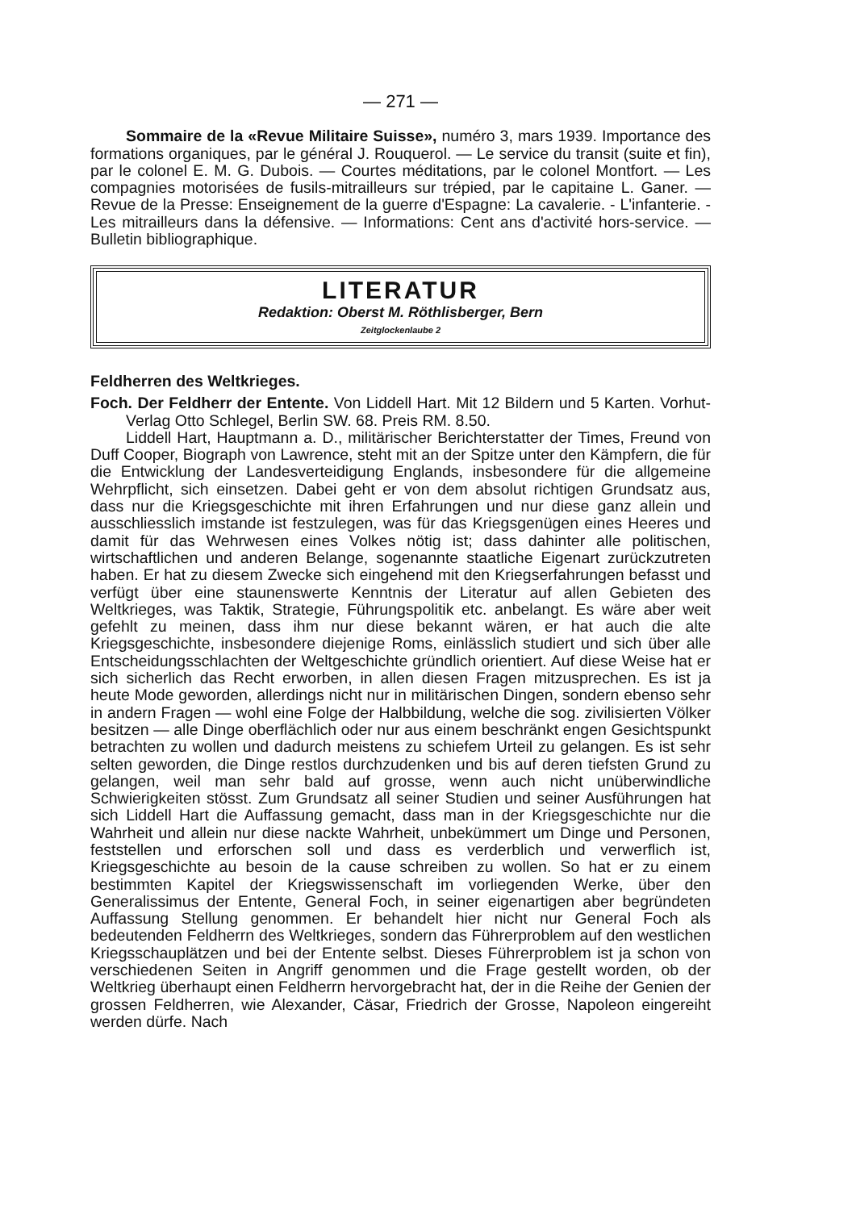— 271 —
Sommaire de la «Revue Militaire Suisse», numéro 3, mars 1939. Importance des formations organiques, par le général J. Rouquerol. — Le service du transit (suite et fin), par le colonel E. M. G. Dubois. — Courtes méditations, par le colonel Montfort. — Les compagnies motorisées de fusils-mitrailleurs sur trépied, par le capitaine L. Ganer. — Revue de la Presse: Enseignement de la guerre d'Espagne: La cavalerie. - L'infanterie. - Les mitrailleurs dans la défensive. — Informations: Cent ans d'activité hors-service. — Bulletin bibliographique.
LITERATUR
Redaktion: Oberst M. Röthlisberger, Bern
Zeitglockenlaube 2
Feldherren des Weltkrieges.
Foch. Der Feldherr der Entente. Von Liddell Hart. Mit 12 Bildern und 5 Karten. Vorhut-Verlag Otto Schlegel, Berlin SW. 68. Preis RM. 8.50.
Liddell Hart, Hauptmann a. D., militärischer Berichterstatter der Times, Freund von Duff Cooper, Biograph von Lawrence, steht mit an der Spitze unter den Kämpfern, die für die Entwicklung der Landesverteidigung Englands, insbesondere für die allgemeine Wehrpflicht, sich einsetzen. Dabei geht er von dem absolut richtigen Grundsatz aus, dass nur die Kriegsgeschichte mit ihren Erfahrungen und nur diese ganz allein und ausschliesslich imstande ist festzulegen, was für das Kriegsgenügen eines Heeres und damit für das Wehrwesen eines Volkes nötig ist; dass dahinter alle politischen, wirtschaftlichen und anderen Belange, sogenannte staatliche Eigenart zurückzutreten haben. Er hat zu diesem Zwecke sich eingehend mit den Kriegserfahrungen befasst und verfügt über eine staunenswerte Kenntnis der Literatur auf allen Gebieten des Weltkrieges, was Taktik, Strategie, Führungspolitik etc. anbelangt. Es wäre aber weit gefehlt zu meinen, dass ihm nur diese bekannt wären, er hat auch die alte Kriegsgeschichte, insbesondere diejenige Roms, einlässlich studiert und sich über alle Entscheidungsschlachten der Weltgeschichte gründlich orientiert. Auf diese Weise hat er sich sicherlich das Recht erworben, in allen diesen Fragen mitzusprechen. Es ist ja heute Mode geworden, allerdings nicht nur in militärischen Dingen, sondern ebenso sehr in andern Fragen — wohl eine Folge der Halbbildung, welche die sog. zivilisierten Völker besitzen — alle Dinge oberflächlich oder nur aus einem beschränkt engen Gesichtspunkt betrachten zu wollen und dadurch meistens zu schiefem Urteil zu gelangen. Es ist sehr selten geworden, die Dinge restlos durchzudenken und bis auf deren tiefsten Grund zu gelangen, weil man sehr bald auf grosse, wenn auch nicht unüberwindliche Schwierigkeiten stösst. Zum Grundsatz all seiner Studien und seiner Ausführungen hat sich Liddell Hart die Auffassung gemacht, dass man in der Kriegsgeschichte nur die Wahrheit und allein nur diese nackte Wahrheit, unbekümmert um Dinge und Personen, feststellen und erforschen soll und dass es verderblich und verwerflich ist, Kriegsgeschichte au besoin de la cause schreiben zu wollen. So hat er zu einem bestimmten Kapitel der Kriegswissenschaft im vorliegenden Werke, über den Generalissimus der Entente, General Foch, in seiner eigenartigen aber begründeten Auffassung Stellung genommen. Er behandelt hier nicht nur General Foch als bedeutenden Feldherrn des Weltkrieges, sondern das Führerproblem auf den westlichen Kriegsschauplätzen und bei der Entente selbst. Dieses Führerproblem ist ja schon von verschiedenen Seiten in Angriff genommen und die Frage gestellt worden, ob der Weltkrieg überhaupt einen Feldherrn hervorgebracht hat, der in die Reihe der Genien der grossen Feldherren, wie Alexander, Cäsar, Friedrich der Grosse, Napoleon eingereiht werden dürfe. Nach